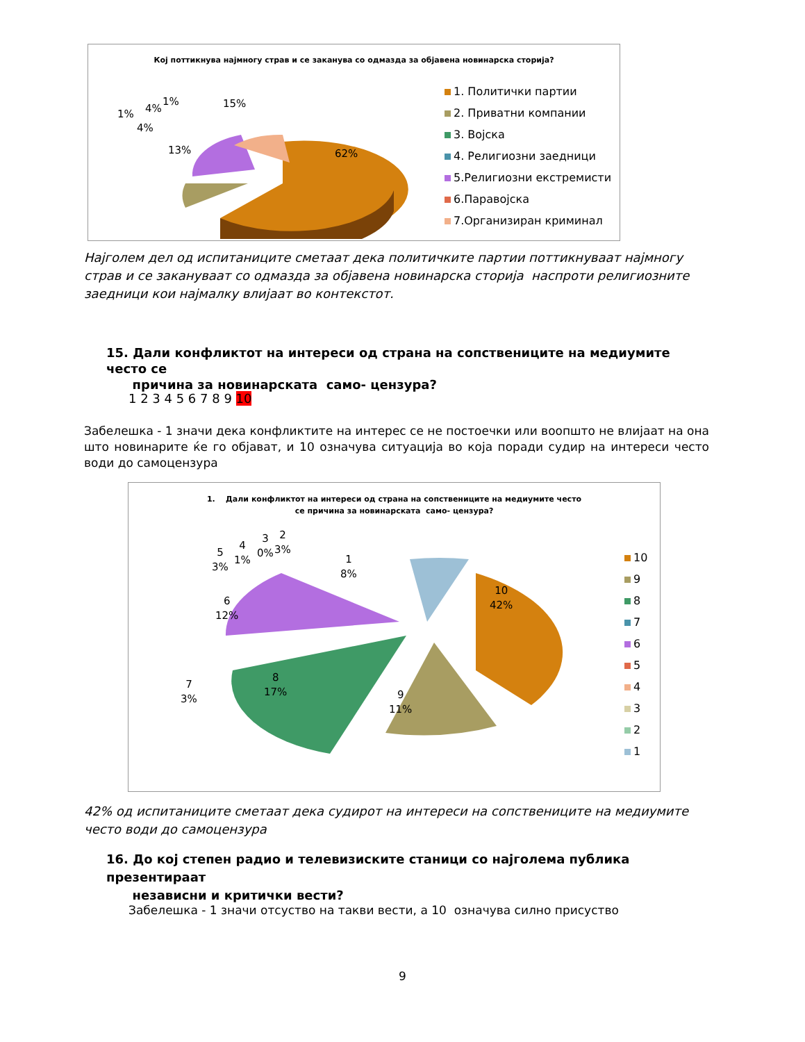Кој поттикнува најмногу страв и се заканува со одмазда за објавена новинарска сторија?
62%
15%
13%
4%
1% 4%
1%
1. Политички партии
2. Приватни компании
3. Војска
4. Религиозни заедници
5.Религиозни екстремисти
6.Паравојска
7.Организиран криминал
Најголем дел од испитаниците сметаат дека политичките партии поттикнуваат најмногу страв и се закануваат со одмазда за објавена новинарска сторија наспроти религиозните заедници кои најмалку влијаат во контекстот.
15. Дали конфликтот на интереси од страна на сопствениците на медиумите често се
причина за новинарската само- цензура?
1 2 3 4 5 6 7 8 9 10
Забелешка - 1 значи дека конфликтите на интерес се не постоечки или воопшто не влијаат на она што новинарите ќе го објават, и 10 означува ситуација во која поради судир на интереси често води до самоцензура
1. Дали конфликтот на интереси од страна на сопствениците на медиумите често
се причина за новинарската само- цензура?
10
42%
9
11%
8
17%
7
3%
6
12%
5
3%
4
1%
3
0%
2
3%
1
8%
10
9
8
7
6
5
4
3
2
1
42% од испитаниците сметаат дека судирот на интереси на сопствениците на медиумите често води до самоцензура
16. До кој степен радио и телевизиските станици со најголема публика презентираат
независни и критички вести?
Забелешка - 1 значи отсуство на такви вести, а 10 означува силно присуство
9